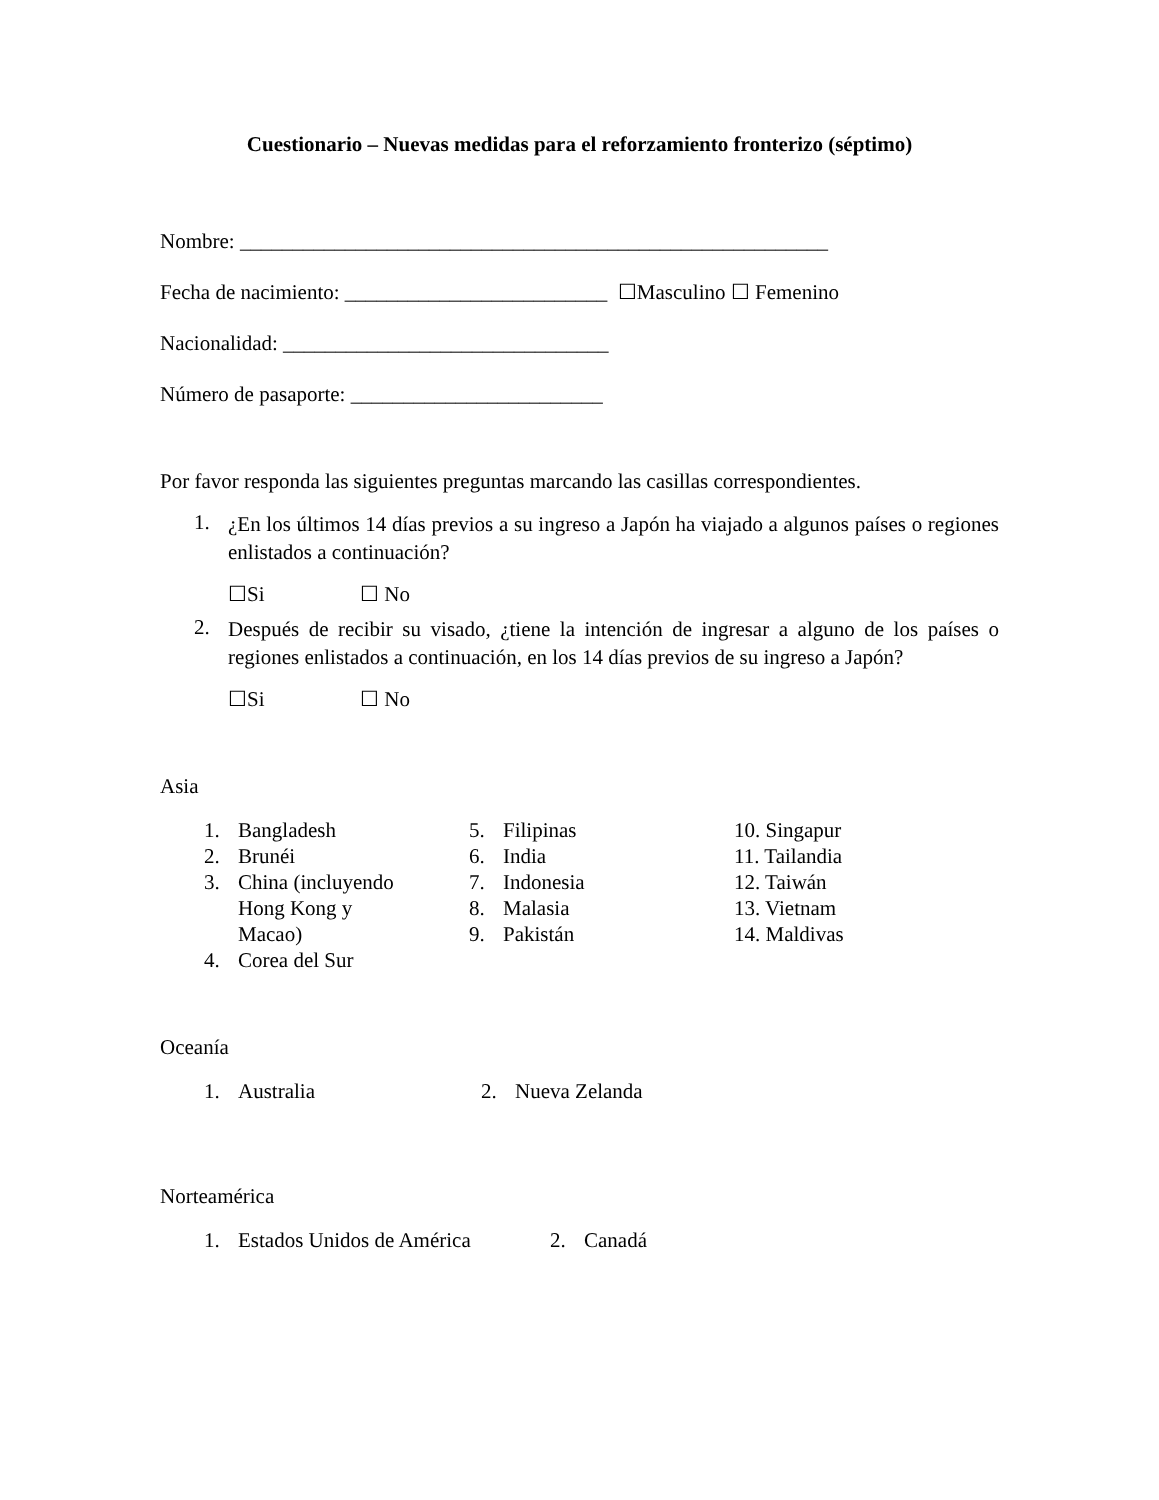Cuestionario – Nuevas medidas para el reforzamiento fronterizo (séptimo)
Nombre: ________________________________________________________
Fecha de nacimiento: _________________________ ☐Masculino ☐ Femenino
Nacionalidad: _______________________________
Número de pasaporte: ________________________
Por favor responda las siguientes preguntas marcando las casillas correspondientes.
1. ¿En los últimos 14 días previos a su ingreso a Japón ha viajado a algunos países o regiones enlistados a continuación?
☐Si ☐ No
2. Después de recibir su visado, ¿tiene la intención de ingresar a alguno de los países o regiones enlistados a continuación, en los 14 días previos de su ingreso a Japón?
☐Si ☐ No
Asia
1. Bangladesh
2. Brunéi
3. China (incluyendo
Hong Kong y
Macao)
4. Corea del Sur
5. Filipinas
6. India
7. Indonesia
8. Malasia
9. Pakistán
10. Singapur
11. Tailandia
12. Taiwán
13. Vietnam
14. Maldivas
Oceanía
1. Australia 2. Nueva Zelanda
Norteamérica
1. Estados Unidos de América
2. Canadá